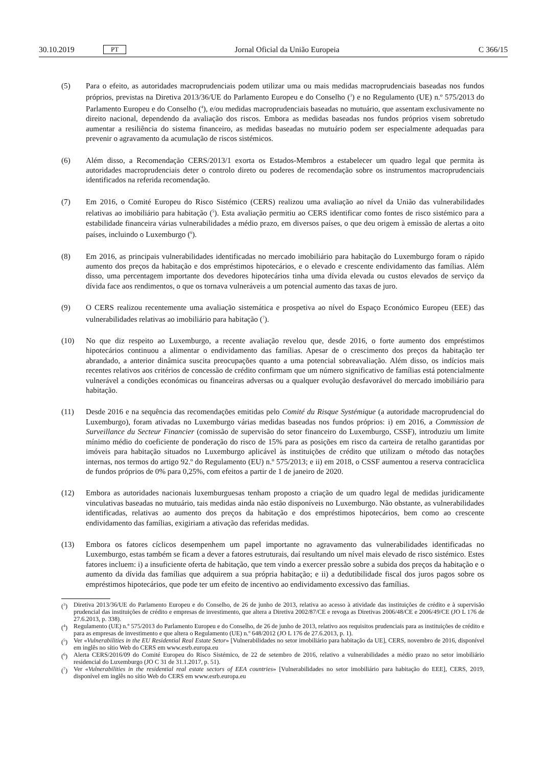30.10.2019 PT Jornal Oficial da União Europeia C 366/15
(5) Para o efeito, as autoridades macroprudenciais podem utilizar uma ou mais medidas macroprudenciais baseadas nos fundos próprios, previstas na Diretiva 2013/36/UE do Parlamento Europeu e do Conselho (<sup>3</sup>) e no Regulamento (UE) n.º 575/2013 do Parlamento Europeu e do Conselho (<sup>4</sup>), e/ou medidas macroprudenciais baseadas no mutuário, que assentam exclusivamente no direito nacional, dependendo da avaliação dos riscos. Embora as medidas baseadas nos fundos próprios visem sobretudo aumentar a resiliência do sistema financeiro, as medidas baseadas no mutuário podem ser especialmente adequadas para prevenir o agravamento da acumulação de riscos sistémicos.
(6) Além disso, a Recomendação CERS/2013/1 exorta os Estados-Membros a estabelecer um quadro legal que permita às autoridades macroprudenciais deter o controlo direto ou poderes de recomendação sobre os instrumentos macroprudenciais identificados na referida recomendação.
(7) Em 2016, o Comité Europeu do Risco Sistémico (CERS) realizou uma avaliação ao nível da União das vulnerabilidades relativas ao imobiliário para habitação (<sup>5</sup>). Esta avaliação permitiu ao CERS identificar como fontes de risco sistémico para a estabilidade financeira várias vulnerabilidades a médio prazo, em diversos países, o que deu origem à emissão de alertas a oito países, incluindo o Luxemburgo (<sup>6</sup>).
(8) Em 2016, as principais vulnerabilidades identificadas no mercado imobiliário para habitação do Luxemburgo foram o rápido aumento dos preços da habitação e dos empréstimos hipotecários, e o elevado e crescente endividamento das famílias. Além disso, uma percentagem importante dos devedores hipotecários tinha uma dívida elevada ou custos elevados de serviço da dívida face aos rendimentos, o que os tornava vulneráveis a um potencial aumento das taxas de juro.
(9) O CERS realizou recentemente uma avaliação sistemática e prospetiva ao nível do Espaço Económico Europeu (EEE) das vulnerabilidades relativas ao imobiliário para habitação (<sup>7</sup>).
(10) No que diz respeito ao Luxemburgo, a recente avaliação revelou que, desde 2016, o forte aumento dos empréstimos hipotecários continuou a alimentar o endividamento das famílias. Apesar de o crescimento dos preços da habitação ter abrandado, a anterior dinâmica suscita preocupações quanto a uma potencial sobreavaliação. Além disso, os indícios mais recentes relativos aos critérios de concessão de crédito confirmam que um número significativo de famílias está potencialmente vulnerável a condições económicas ou financeiras adversas ou a qualquer evolução desfavorável do mercado imobiliário para habitação.
(11) Desde 2016 e na sequência das recomendações emitidas pelo Comité du Risque Systémique (a autoridade macroprudencial do Luxemburgo), foram ativadas no Luxemburgo várias medidas baseadas nos fundos próprios: i) em 2016, a Commission de Surveillance du Secteur Financier (comissão de supervisão do setor financeiro do Luxemburgo, CSSF), introduziu um limite mínimo médio do coeficiente de ponderação do risco de 15% para as posições em risco da carteira de retalho garantidas por imóveis para habitação situados no Luxemburgo aplicável às instituições de crédito que utilizam o método das notações internas, nos termos do artigo 92.º do Regulamento (EU) n.º 575/2013; e ii) em 2018, o CSSF aumentou a reserva contracíclica de fundos próprios de 0% para 0,25%, com efeitos a partir de 1 de janeiro de 2020.
(12) Embora as autoridades nacionais luxemburguesas tenham proposto a criação de um quadro legal de medidas juridicamente vinculativas baseadas no mutuário, tais medidas ainda não estão disponíveis no Luxemburgo. Não obstante, as vulnerabilidades identificadas, relativas ao aumento dos preços da habitação e dos empréstimos hipotecários, bem como ao crescente endividamento das famílias, exigiriam a ativação das referidas medidas.
(13) Embora os fatores cíclicos desempenhem um papel importante no agravamento das vulnerabilidades identificadas no Luxemburgo, estas também se ficam a dever a fatores estruturais, daí resultando um nível mais elevado de risco sistémico. Estes fatores incluem: i) a insuficiente oferta de habitação, que tem vindo a exercer pressão sobre a subida dos preços da habitação e o aumento da dívida das famílias que adquirem a sua própria habitação; e ii) a dedutibilidade fiscal dos juros pagos sobre os empréstimos hipotecários, que pode ter um efeito de incentivo ao endividamento excessivo das famílias.
(<sup>3</sup>) Diretiva 2013/36/UE do Parlamento Europeu e do Conselho, de 26 de junho de 2013, relativa ao acesso à atividade das instituições de crédito e à supervisão prudencial das instituições de crédito e empresas de investimento, que altera a Diretiva 2002/87/CE e revoga as Diretivas 2006/48/CE e 2006/49/CE (JO L 176 de 27.6.2013, p. 338).
(<sup>4</sup>) Regulamento (UE) n.º 575/2013 do Parlamento Europeu e do Conselho, de 26 de junho de 2013, relativo aos requisitos prudenciais para as instituições de crédito e para as empresas de investimento e que altera o Regulamento (UE) n.º 648/2012 (JO L 176 de 27.6.2013, p. 1).
(<sup>5</sup>) Ver «Vulnerabilities in the EU Residential Real Estate Setor» [Vulnerabilidades no setor imobiliário para habitação da UE], CERS, novembro de 2016, disponível em inglês no sítio Web do CERS em www.esrb.europa.eu
(<sup>6</sup>) Alerta CERS/2016/09 do Comité Europeu do Risco Sistémico, de 22 de setembro de 2016, relativo a vulnerabilidades a médio prazo no setor imobiliário residencial do Luxemburgo (JO C 31 de 31.1.2017, p. 51).
(<sup>7</sup>) Ver «Vulnerabilities in the residential real estate sectors of EEA countries» [Vulnerabilidades no setor imobiliário para habitação do EEE], CERS, 2019, disponível em inglês no sítio Web do CERS em www.esrb.europa.eu